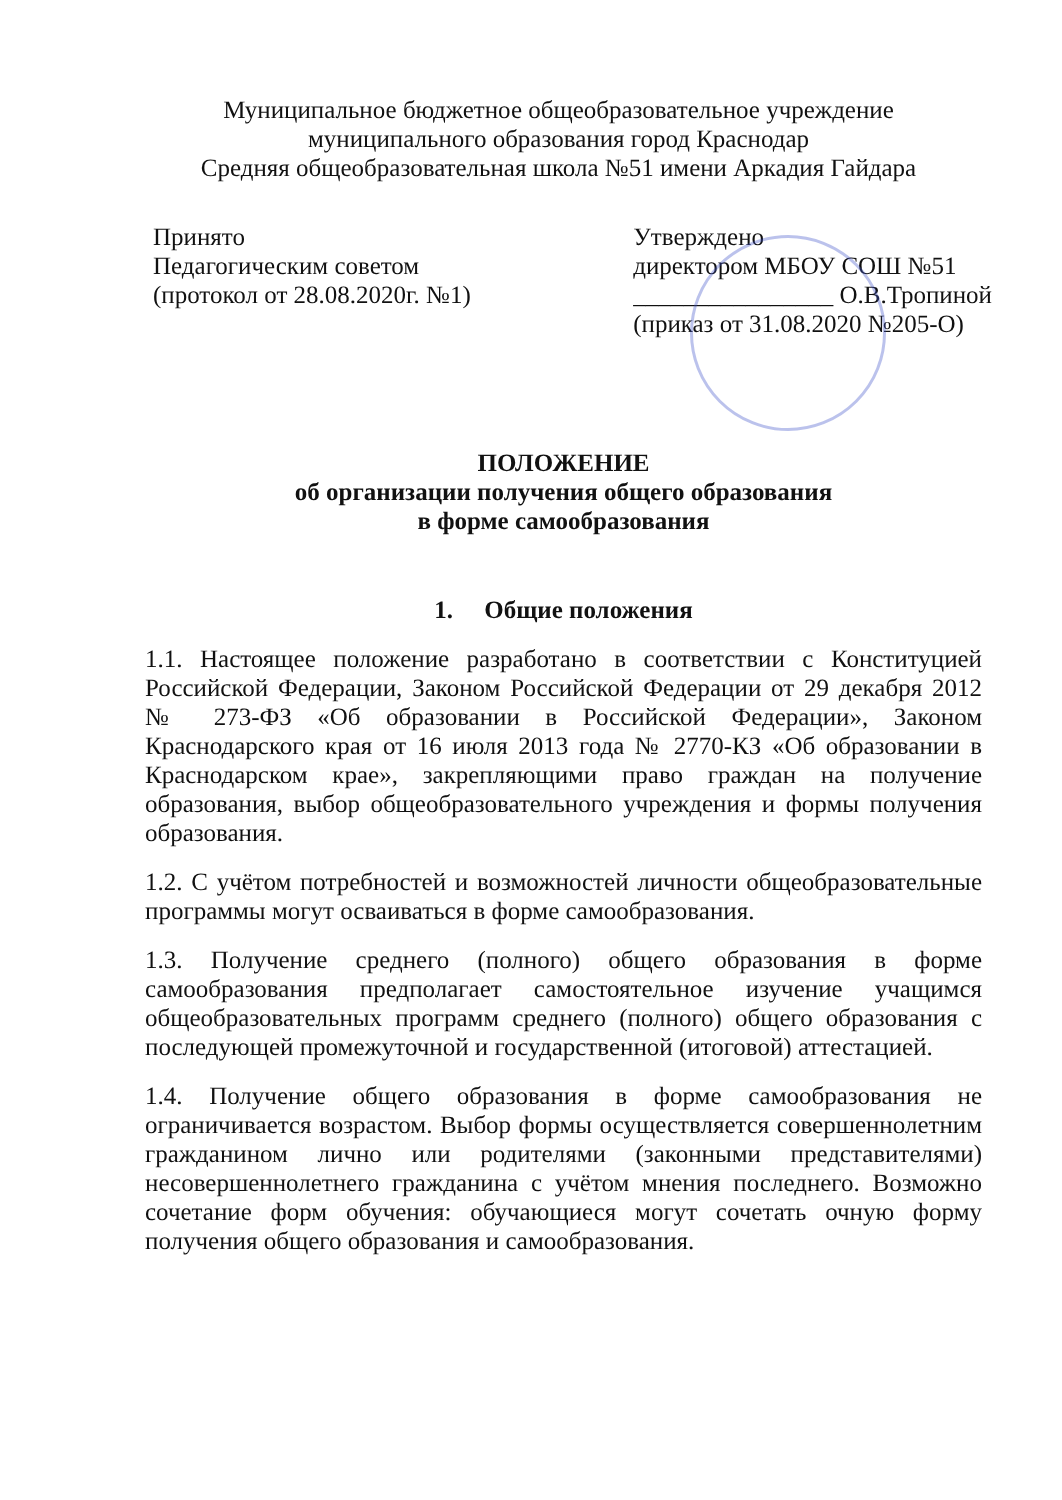Муниципальное бюджетное общеобразовательное учреждение
муниципального образования город Краснодар
Средняя общеобразовательная школа №51 имени Аркадия Гайдара
Принято
Педагогическим советом
(протокол от 28.08.2020г. №1)
Утверждено
директором МБОУ СОШ №51
________________ О.В.Тропиной
(приказ от 31.08.2020 №205-О)
ПОЛОЖЕНИЕ
об организации получения общего образования
в форме самообразования
1. Общие положения
1.1. Настоящее положение разработано в соответствии с Конституцией Российской Федерации, Законом Российской Федерации от 29 декабря 2012 № 273-ФЗ «Об образовании в Российской Федерации», Законом Краснодарского края от 16 июля 2013 года № 2770-КЗ «Об образовании в Краснодарском крае», закрепляющими право граждан на получение образования, выбор общеобразовательного учреждения и формы получения образования.
1.2. С учётом потребностей и возможностей личности общеобразовательные программы могут осваиваться в форме самообразования.
1.3. Получение среднего (полного) общего образования в форме самообразования предполагает самостоятельное изучение учащимся общеобразовательных программ среднего (полного) общего образования с последующей промежуточной и государственной (итоговой) аттестацией.
1.4. Получение общего образования в форме самообразования не ограничивается возрастом. Выбор формы осуществляется совершеннолетним гражданином лично или родителями (законными представителями) несовершеннолетнего гражданина с учётом мнения последнего. Возможно сочетание форм обучения: обучающиеся могут сочетать очную форму получения общего образования и самообразования.